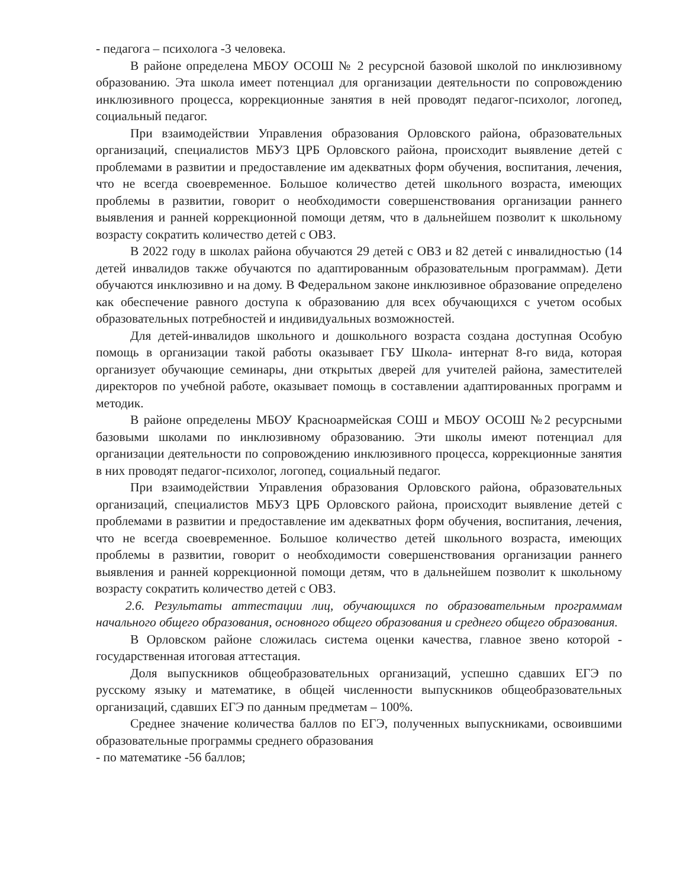- педагога – психолога -3 человека.
В районе определена МБОУ ОСОШ № 2 ресурсной базовой школой по инклюзивному образованию. Эта школа имеет потенциал для организации деятельности по сопровождению инклюзивного процесса, коррекционные занятия в ней проводят педагог-психолог, логопед, социальный педагог.
При взаимодействии Управления образования Орловского района, образовательных организаций, специалистов МБУЗ ЦРБ Орловского района, происходит выявление детей с проблемами в развитии и предоставление им адекватных форм обучения, воспитания, лечения, что не всегда своевременное. Большое количество детей школьного возраста, имеющих проблемы в развитии, говорит о необходимости совершенствования организации раннего выявления и ранней коррекционной помощи детям, что в дальнейшем позволит к школьному возрасту сократить количество детей с ОВЗ.
В 2022 году в школах района обучаются 29 детей с ОВЗ и 82 детей с инвалидностью (14 детей инвалидов также обучаются по адаптированным образовательным программам). Дети обучаются инклюзивно и на дому. В Федеральном законе инклюзивное образование определено как обеспечение равного доступа к образованию для всех обучающихся с учетом особых образовательных потребностей и индивидуальных возможностей.
Для детей-инвалидов школьного и дошкольного возраста создана доступная Особую помощь в организации такой работы оказывает ГБУ Школа- интернат 8-го вида, которая организует обучающие семинары, дни открытых дверей для учителей района, заместителей директоров по учебной работе, оказывает помощь в составлении адаптированных программ и методик.
В районе определены МБОУ Красноармейская СОШ и МБОУ ОСОШ №2 ресурсными базовыми школами по инклюзивному образованию. Эти школы имеют потенциал для организации деятельности по сопровождению инклюзивного процесса, коррекционные занятия в них проводят педагог-психолог, логопед, социальный педагог.
При взаимодействии Управления образования Орловского района, образовательных организаций, специалистов МБУЗ ЦРБ Орловского района, происходит выявление детей с проблемами в развитии и предоставление им адекватных форм обучения, воспитания, лечения, что не всегда своевременное. Большое количество детей школьного возраста, имеющих проблемы в развитии, говорит о необходимости совершенствования организации раннего выявления и ранней коррекционной помощи детям, что в дальнейшем позволит к школьному возрасту сократить количество детей с ОВЗ.
2.6. Результаты аттестации лиц, обучающихся по образовательным программам начального общего образования, основного общего образования и среднего общего образования.
В Орловском районе сложилась система оценки качества, главное звено которой - государственная итоговая аттестация.
Доля выпускников общеобразовательных организаций, успешно сдавших ЕГЭ по русскому языку и математике, в общей численности выпускников общеобразовательных организаций, сдавших ЕГЭ по данным предметам – 100%.
Среднее значение количества баллов по ЕГЭ, полученных выпускниками, освоившими образовательные программы среднего образования
- по математике -56 баллов;